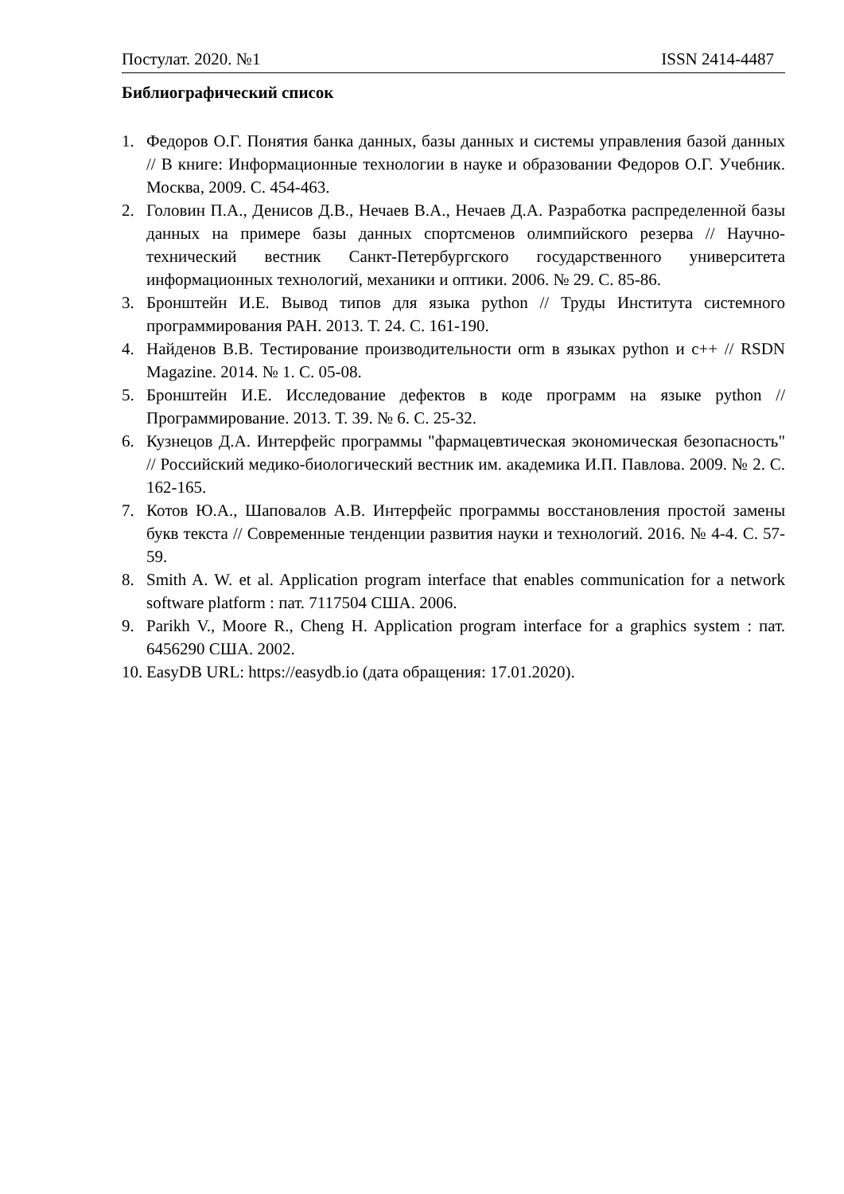Постулат. 2020. №1 ISSN 2414-4487
Библиографический список
1. Федоров О.Г. Понятия банка данных, базы данных и системы управления базой данных // В книге: Информационные технологии в науке и образовании Федоров О.Г. Учебник. Москва, 2009. С. 454-463.
2. Головин П.А., Денисов Д.В., Нечаев В.А., Нечаев Д.А. Разработка распределенной базы данных на примере базы данных спортсменов олимпийского резерва // Научно-технический вестник Санкт-Петербургского государственного университета информационных технологий, механики и оптики. 2006. № 29. С. 85-86.
3. Бронштейн И.Е. Вывод типов для языка python // Труды Института системного программирования РАН. 2013. Т. 24. С. 161-190.
4. Найденов В.В. Тестирование производительности orm в языках python и c++ // RSDN Magazine. 2014. № 1. С. 05-08.
5. Бронштейн И.Е. Исследование дефектов в коде программ на языке python // Программирование. 2013. Т. 39. № 6. С. 25-32.
6. Кузнецов Д.А. Интерфейс программы "фармацевтическая экономическая безопасность" // Российский медико-биологический вестник им. академика И.П. Павлова. 2009. № 2. С. 162-165.
7. Котов Ю.А., Шаповалов А.В. Интерфейс программы восстановления простой замены букв текста // Современные тенденции развития науки и технологий. 2016. № 4-4. С. 57-59.
8. Smith A. W. et al. Application program interface that enables communication for a network software platform : пат. 7117504 США. 2006.
9. Parikh V., Moore R., Cheng H. Application program interface for a graphics system : пат. 6456290 США. 2002.
10. EasyDB URL: https://easydb.io (дата обращения: 17.01.2020).